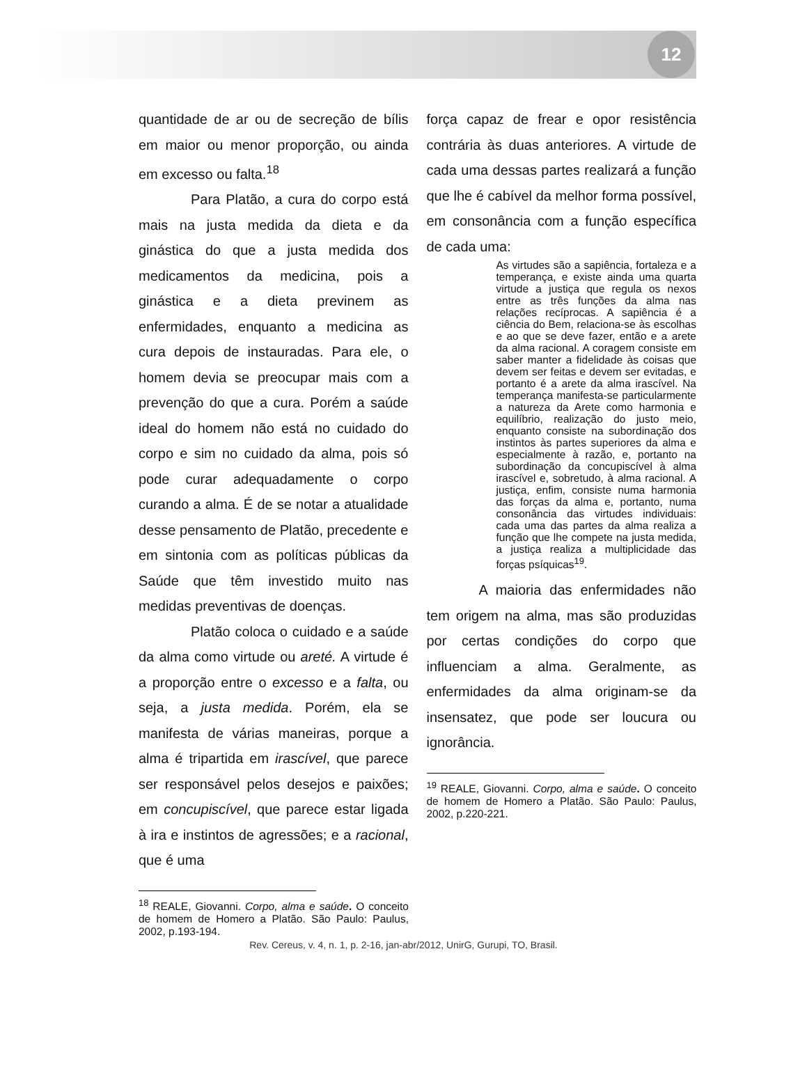12
quantidade de ar ou de secreção de bílis em maior ou menor proporção, ou ainda em excesso ou falta.<sup>18</sup>
Para Platão, a cura do corpo está mais na justa medida da dieta e da ginástica do que a justa medida dos medicamentos da medicina, pois a ginástica e a dieta previnem as enfermidades, enquanto a medicina as cura depois de instauradas. Para ele, o homem devia se preocupar mais com a prevenção do que a cura. Porém a saúde ideal do homem não está no cuidado do corpo e sim no cuidado da alma, pois só pode curar adequadamente o corpo curando a alma. É de se notar a atualidade desse pensamento de Platão, precedente e em sintonia com as políticas públicas da Saúde que têm investido muito nas medidas preventivas de doenças.
Platão coloca o cuidado e a saúde da alma como virtude ou areté. A virtude é a proporção entre o excesso e a falta, ou seja, a justa medida. Porém, ela se manifesta de várias maneiras, porque a alma é tripartida em irascível, que parece ser responsável pelos desejos e paixões; em concupiscível, que parece estar ligada à ira e instintos de agressões; e a racional, que é uma
<sup>18</sup> REALE, Giovanni. Corpo, alma e saúde. O conceito de homem de Homero a Platão. São Paulo: Paulus, 2002, p.193-194.
força capaz de frear e opor resistência contrária às duas anteriores. A virtude de cada uma dessas partes realizará a função que lhe é cabível da melhor forma possível, em consonância com a função específica de cada uma:
As virtudes são a sapiência, fortaleza e a temperança, e existe ainda uma quarta virtude a justiça que regula os nexos entre as três funções da alma nas relações recíprocas. A sapiência é a ciência do Bem, relaciona-se às escolhas e ao que se deve fazer, então e a arete da alma racional. A coragem consiste em saber manter a fidelidade às coisas que devem ser feitas e devem ser evitadas, e portanto é a arete da alma irascível. Na temperança manifesta-se particularmente a natureza da Arete como harmonia e equilíbrio, realização do justo meio, enquanto consiste na subordinação dos instintos às partes superiores da alma e especialmente à razão, e, portanto na subordinação da concupiscível à alma irascível e, sobretudo, à alma racional. A justiça, enfim, consiste numa harmonia das forças da alma e, portanto, numa consonância das virtudes individuais: cada uma das partes da alma realiza a função que lhe compete na justa medida, a justiça realiza a multiplicidade das forças psíquicas<sup>19</sup>.
A maioria das enfermidades não tem origem na alma, mas são produzidas por certas condições do corpo que influenciam a alma. Geralmente, as enfermidades da alma originam-se da insensatez, que pode ser loucura ou ignorância.
<sup>19</sup> REALE, Giovanni. Corpo, alma e saúde. O conceito de homem de Homero a Platão. São Paulo: Paulus, 2002, p.220-221.
Rev. Cereus, v. 4, n. 1, p. 2-16, jan-abr/2012, UnirG, Gurupi, TO, Brasil.